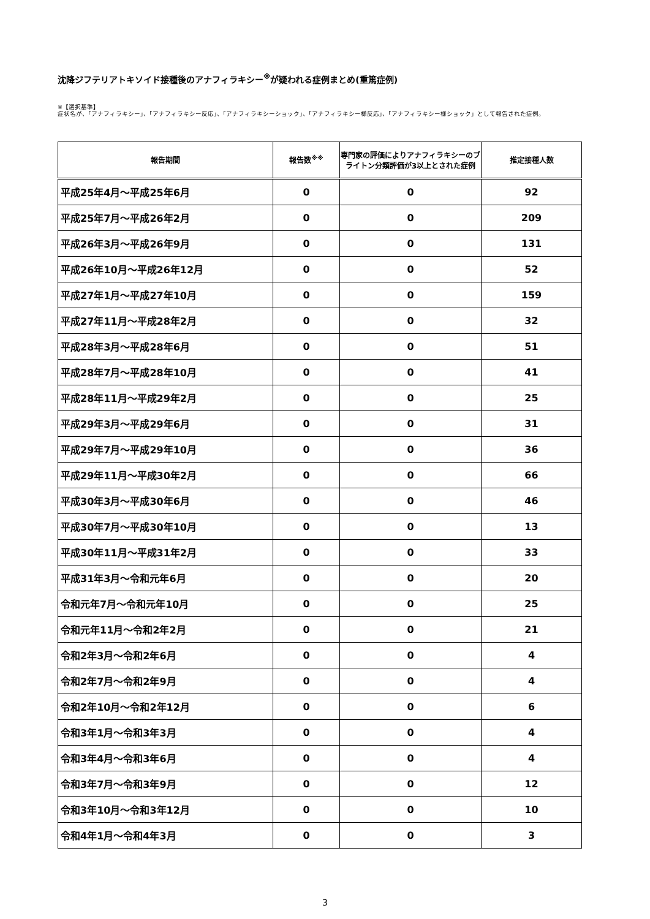沈降ジフテリアトキソイド接種後のアナフィラキシー<sup>※</sup>が疑われる症例まとめ(重篤症例)
※【選択基準】
症状名が、「アナフィラキシー」、「アナフィラキシー反応」、「アナフィラキシーショック」、「アナフィラキシー様反応」、「アナフィラキシー様ショック」として報告された症例。
| 報告期間 | 報告数<sup>※※</sup> | 専門家の評価によりアナフィラキシーのブライトン分類評価が3以上とされた症例 | 推定接種人数 |
| --- | --- | --- | --- |
| 平成25年4月～平成25年6月 | 0 | 0 | 92 |
| 平成25年7月～平成26年2月 | 0 | 0 | 209 |
| 平成26年3月～平成26年9月 | 0 | 0 | 131 |
| 平成26年10月～平成26年12月 | 0 | 0 | 52 |
| 平成27年1月～平成27年10月 | 0 | 0 | 159 |
| 平成27年11月～平成28年2月 | 0 | 0 | 32 |
| 平成28年3月～平成28年6月 | 0 | 0 | 51 |
| 平成28年7月～平成28年10月 | 0 | 0 | 41 |
| 平成28年11月～平成29年2月 | 0 | 0 | 25 |
| 平成29年3月～平成29年6月 | 0 | 0 | 31 |
| 平成29年7月～平成29年10月 | 0 | 0 | 36 |
| 平成29年11月～平成30年2月 | 0 | 0 | 66 |
| 平成30年3月～平成30年6月 | 0 | 0 | 46 |
| 平成30年7月～平成30年10月 | 0 | 0 | 13 |
| 平成30年11月～平成31年2月 | 0 | 0 | 33 |
| 平成31年3月～令和元年6月 | 0 | 0 | 20 |
| 令和元年7月～令和元年10月 | 0 | 0 | 25 |
| 令和元年11月～令和2年2月 | 0 | 0 | 21 |
| 令和2年3月～令和2年6月 | 0 | 0 | 4 |
| 令和2年7月～令和2年9月 | 0 | 0 | 4 |
| 令和2年10月～令和2年12月 | 0 | 0 | 6 |
| 令和3年1月～令和3年3月 | 0 | 0 | 4 |
| 令和3年4月～令和3年6月 | 0 | 0 | 4 |
| 令和3年7月～令和3年9月 | 0 | 0 | 12 |
| 令和3年10月～令和3年12月 | 0 | 0 | 10 |
| 令和4年1月～令和4年3月 | 0 | 0 | 3 |
3